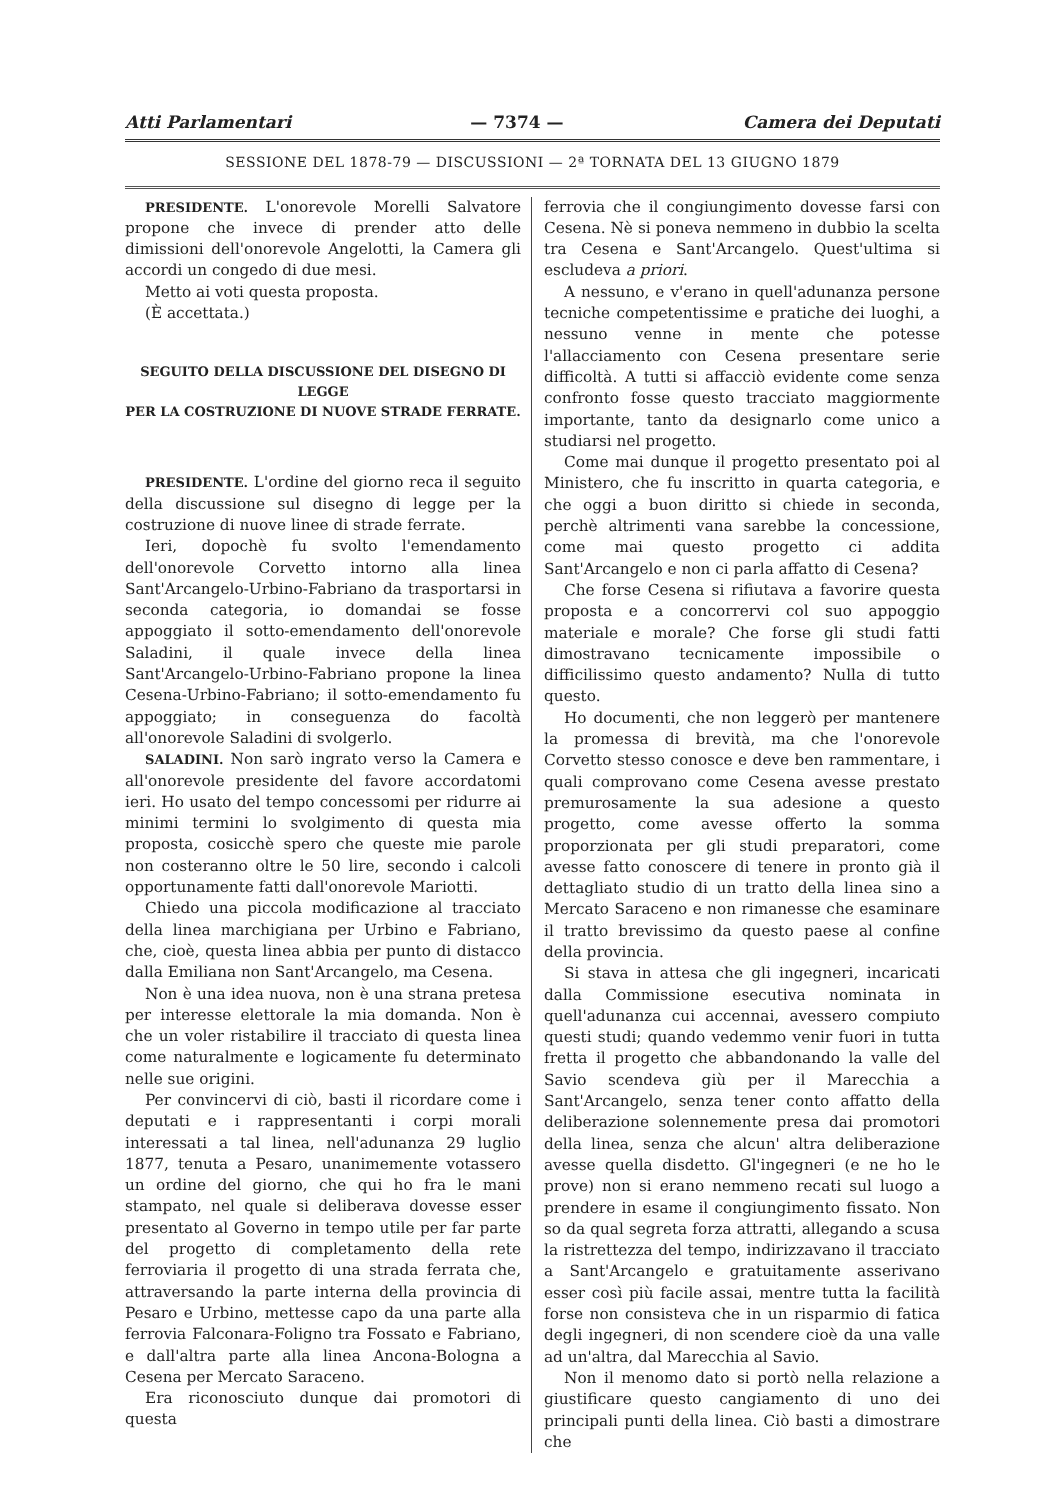Atti Parlamentari — 7374 — Camera dei Deputati
SESSIONE DEL 1878-79 — DISCUSSIONI — 2ª TORNATA DEL 13 GIUGNO 1879
PRESIDENTE. L'onorevole Morelli Salvatore propone che invece di prender atto delle dimissioni dell'onorevole Angelotti, la Camera gli accordi un congedo di due mesi.
Metto ai voti questa proposta.
(È accettata.)
SEGUITO DELLA DISCUSSIONE DEL DISEGNO DI LEGGE
PER LA COSTRUZIONE DI NUOVE STRADE FERRATE.
PRESIDENTE. L'ordine del giorno reca il seguito della discussione sul disegno di legge per la costruzione di nuove linee di strade ferrate.
Ieri, dopochè fu svolto l'emendamento dell'onorevole Corvetto intorno alla linea Sant'Arcangelo-Urbino-Fabriano da trasportarsi in seconda categoria, io domandai se fosse appoggiato il sotto-emendamento dell'onorevole Saladini, il quale invece della linea Sant'Arcangelo-Urbino-Fabriano propone la linea Cesena-Urbino-Fabriano; il sotto-emendamento fu appoggiato; in conseguenza do facoltà all'onorevole Saladini di svolgerlo.
SALADINI. Non sarò ingrato verso la Camera e all'onorevole presidente del favore accordatomi ieri. Ho usato del tempo concessomi per ridurre ai minimi termini lo svolgimento di questa mia proposta, cosicchè spero che queste mie parole non costeranno oltre le 50 lire, secondo i calcoli opportunamente fatti dall'onorevole Mariotti.
Chiedo una piccola modificazione al tracciato della linea marchigiana per Urbino e Fabriano, che, cioè, questa linea abbia per punto di distacco dalla Emiliana non Sant'Arcangelo, ma Cesena.
Non è una idea nuova, non è una strana pretesa per interesse elettorale la mia domanda. Non è che un voler ristabilire il tracciato di questa linea come naturalmente e logicamente fu determinato nelle sue origini.
Per convincervi di ciò, basti il ricordare come i deputati e i rappresentanti i corpi morali interessati a tal linea, nell'adunanza 29 luglio 1877, tenuta a Pesaro, unanimemente votassero un ordine del giorno, che qui ho fra le mani stampato, nel quale si deliberava dovesse esser presentato al Governo in tempo utile per far parte del progetto di completamento della rete ferroviaria il progetto di una strada ferrata che, attraversando la parte interna della provincia di Pesaro e Urbino, mettesse capo da una parte alla ferrovia Falconara-Foligno tra Fossato e Fabriano, e dall'altra parte alla linea Ancona-Bologna a Cesena per Mercato Saraceno.
Era riconosciuto dunque dai promotori di questa
ferrovia che il congiungimento dovesse farsi con Cesena. Nè si poneva nemmeno in dubbio la scelta tra Cesena e Sant'Arcangelo. Quest'ultima si escludeva a priori.
A nessuno, e v'erano in quell'adunanza persone tecniche competentissime e pratiche dei luoghi, a nessuno venne in mente che potesse l'allacciamento con Cesena presentare serie difficoltà. A tutti si affacciò evidente come senza confronto fosse questo tracciato maggiormente importante, tanto da designarlo come unico a studiarsi nel progetto.
Come mai dunque il progetto presentato poi al Ministero, che fu inscritto in quarta categoria, e che oggi a buon diritto si chiede in seconda, perchè altrimenti vana sarebbe la concessione, come mai questo progetto ci addita Sant'Arcangelo e non ci parla affatto di Cesena?
Che forse Cesena si rifiutava a favorire questa proposta e a concorrervi col suo appoggio materiale e morale? Che forse gli studi fatti dimostravano tecnicamente impossibile o difficilissimo questo andamento? Nulla di tutto questo.
Ho documenti, che non leggerò per mantenere la promessa di brevità, ma che l'onorevole Corvetto stesso conosce e deve ben rammentare, i quali comprovano come Cesena avesse prestato premurosamente la sua adesione a questo progetto, come avesse offerto la somma proporzionata per gli studi preparatori, come avesse fatto conoscere di tenere in pronto già il dettagliato studio di un tratto della linea sino a Mercato Saraceno e non rimanesse che esaminare il tratto brevissimo da questo paese al confine della provincia.
Si stava in attesa che gli ingegneri, incaricati dalla Commissione esecutiva nominata in quell'adunanza cui accennai, avessero compiuto questi studi; quando vedemmo venir fuori in tutta fretta il progetto che abbandonando la valle del Savio scendeva giù per il Marecchia a Sant'Arcangelo, senza tener conto affatto della deliberazione solennemente presa dai promotori della linea, senza che alcun' altra deliberazione avesse quella disdetto. Gl'ingegneri (e ne ho le prove) non si erano nemmeno recati sul luogo a prendere in esame il congiungimento fissato. Non so da qual segreta forza attratti, allegando a scusa la ristrettezza del tempo, indirizzavano il tracciato a Sant'Arcangelo e gratuitamente asserivano esser così più facile assai, mentre tutta la facilità forse non consisteva che in un risparmio di fatica degli ingegneri, di non scendere cioè da una valle ad un'altra, dal Marecchia al Savio.
Non il menomo dato si portò nella relazione a giustificare questo cangiamento di uno dei principali punti della linea. Ciò basti a dimostrare che